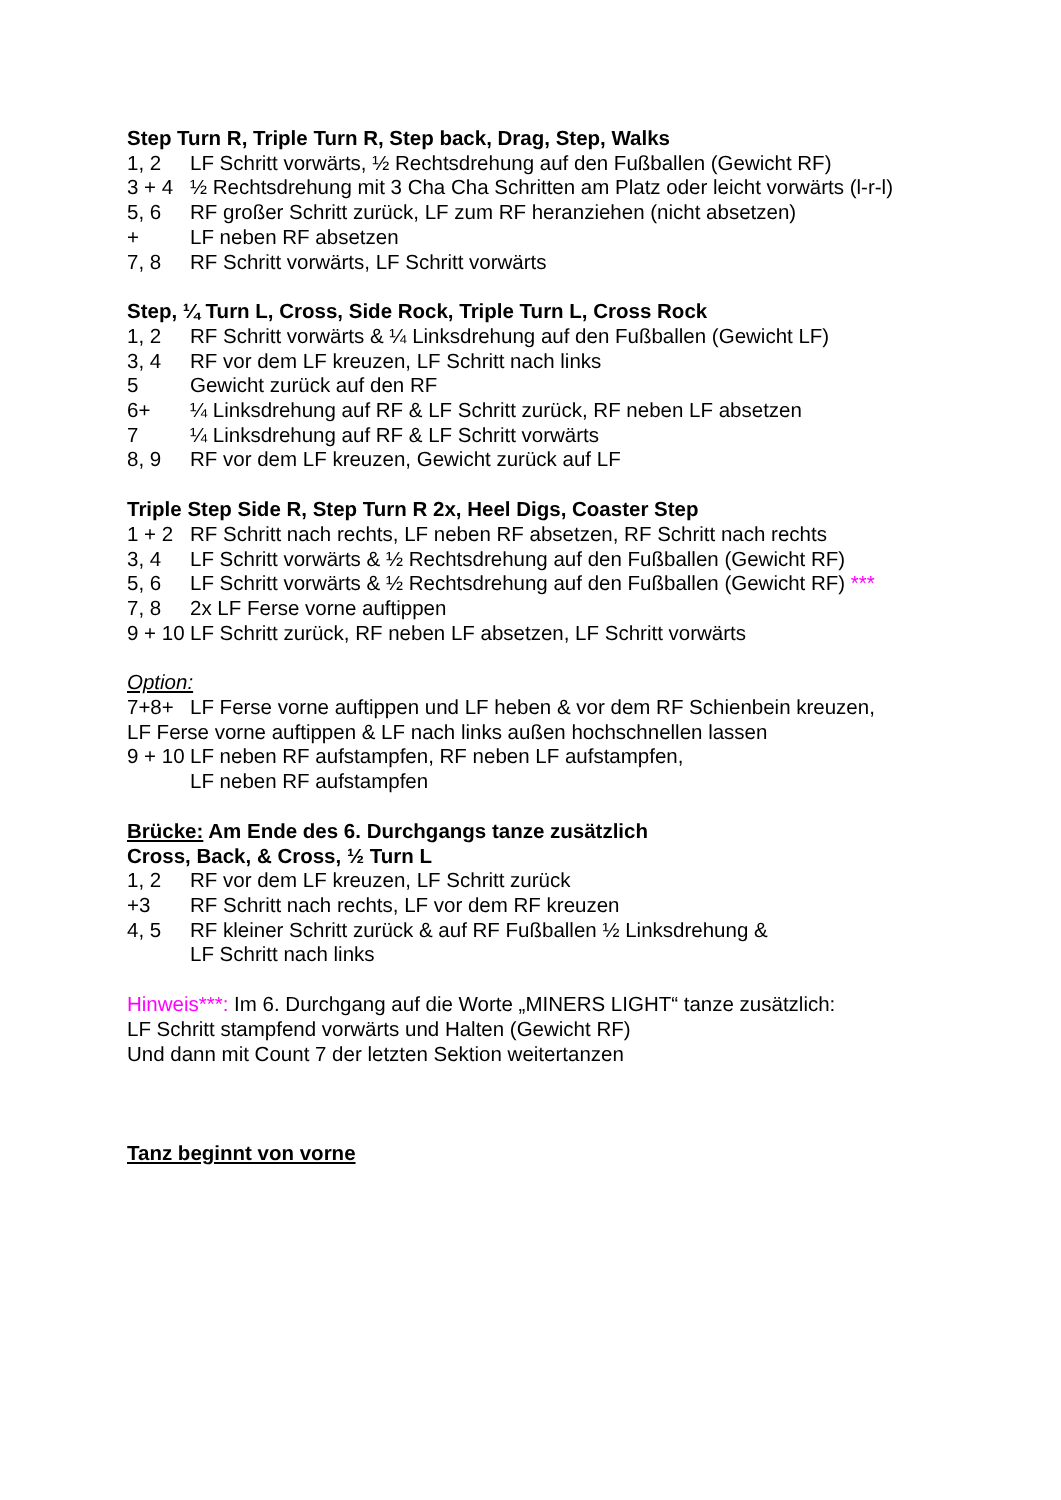Step Turn R, Triple Turn R, Step back, Drag, Step, Walks
1, 2 LF Schritt vorwärts, ½ Rechtsdrehung auf den Fußballen (Gewicht RF)
3 + 4 ½ Rechtsdrehung mit 3 Cha Cha Schritten am Platz oder leicht vorwärts (l-r-l)
5, 6 RF großer Schritt zurück, LF zum RF heranziehen (nicht absetzen)
+ LF neben RF absetzen
7, 8 RF Schritt vorwärts, LF Schritt vorwärts
Step, ¼ Turn L, Cross, Side Rock, Triple Turn L, Cross Rock
1, 2 RF Schritt vorwärts & ¼ Linksdrehung auf den Fußballen (Gewicht LF)
3, 4 RF vor dem LF kreuzen, LF Schritt nach links
5 Gewicht zurück auf den RF
6+ ¼ Linksdrehung auf RF & LF Schritt zurück, RF neben LF absetzen
7 ¼ Linksdrehung auf RF & LF Schritt vorwärts
8, 9 RF vor dem LF kreuzen, Gewicht zurück auf LF
Triple Step Side R, Step Turn R 2x, Heel Digs, Coaster Step
1 + 2 RF Schritt nach rechts, LF neben RF absetzen, RF Schritt nach rechts
3, 4 LF Schritt vorwärts & ½ Rechtsdrehung auf den Fußballen (Gewicht RF)
5, 6 LF Schritt vorwärts & ½ Rechtsdrehung auf den Fußballen (Gewicht RF) ***
7, 8 2x LF Ferse vorne auftippen
9 + 10 LF Schritt zurück, RF neben LF absetzen, LF Schritt vorwärts
Option:
7+8+ LF Ferse vorne auftippen und LF heben & vor dem RF Schienbein kreuzen,
LF Ferse vorne auftippen & LF nach links außen hochschnellen lassen
9 + 10 LF neben RF aufstampfen, RF neben LF aufstampfen,
LF neben RF aufstampfen
Brücke: Am Ende des 6. Durchgangs tanze zusätzlich
Cross, Back, & Cross, ½ Turn L
1, 2 RF vor dem LF kreuzen, LF Schritt zurück
+3 RF Schritt nach rechts, LF vor dem RF kreuzen
4, 5 RF kleiner Schritt zurück & auf RF Fußballen ½ Linksdrehung &
LF Schritt nach links
Hinweis***: Im 6. Durchgang auf die Worte „MINERS LIGHT“ tanze zusätzlich:
LF Schritt stampfend vorwärts und Halten (Gewicht RF)
Und dann mit Count 7 der letzten Sektion weitertanzen
Tanz beginnt von vorne